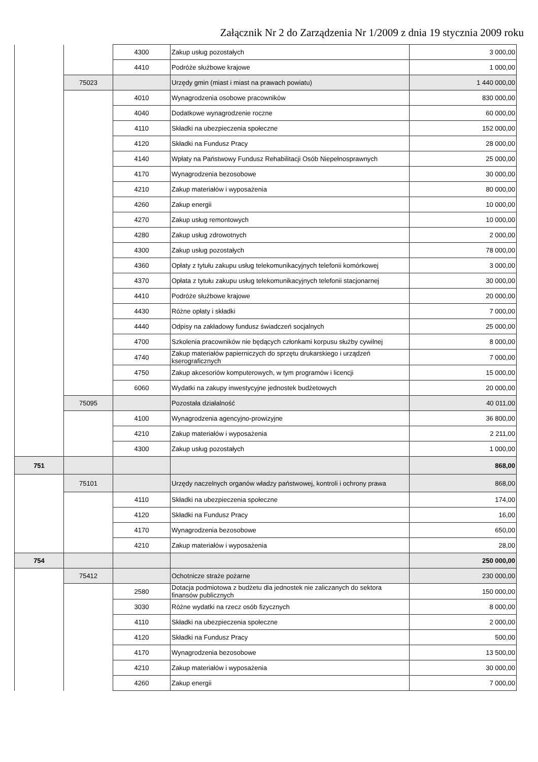Załącznik Nr 2 do Zarządzenia Nr 1/2009 z dnia 19 stycznia 2009 roku
| | | 4300 | Zakup usług pozostałych | 3 000,00 |
| | | 4410 | Podróże służbowe krajowe | 1 000,00 |
| | 75023 | | Urzędy gmin (miast i miast na prawach powiatu) | 1 440 000,00 |
| | | 4010 | Wynagrodzenia osobowe pracowników | 830 000,00 |
| | | 4040 | Dodatkowe wynagrodzenie roczne | 60 000,00 |
| | | 4110 | Składki na ubezpieczenia społeczne | 152 000,00 |
| | | 4120 | Składki na Fundusz Pracy | 28 000,00 |
| | | 4140 | Wpłaty na Państwowy Fundusz Rehabilitacji Osób Niepełnosprawnych | 25 000,00 |
| | | 4170 | Wynagrodzenia bezosobowe | 30 000,00 |
| | | 4210 | Zakup materiałów i wyposażenia | 80 000,00 |
| | | 4260 | Zakup energii | 10 000,00 |
| | | 4270 | Zakup usług remontowych | 10 000,00 |
| | | 4280 | Zakup usług zdrowotnych | 2 000,00 |
| | | 4300 | Zakup usług pozostałych | 78 000,00 |
| | | 4360 | Opłaty z tytułu zakupu usług telekomunikacyjnych telefonii komórkowej | 3 000,00 |
| | | 4370 | Opłata z tytułu zakupu usług telekomunikacyjnych telefonii stacjonarnej | 30 000,00 |
| | | 4410 | Podróże służbowe krajowe | 20 000,00 |
| | | 4430 | Różne opłaty i składki | 7 000,00 |
| | | 4440 | Odpisy na zakładowy fundusz świadczeń socjalnych | 25 000,00 |
| | | 4700 | Szkolenia pracowników nie będących członkami korpusu służby cywilnej | 8 000,00 |
| | | 4740 | Zakup materiałów papierniczych do sprzętu drukarskiego i urządzeń kserograficznych | 7 000,00 |
| | | 4750 | Zakup akcesoriów komputerowych, w tym programów i licencji | 15 000,00 |
| | | 6060 | Wydatki na zakupy inwestycyjne jednostek budżetowych | 20 000,00 |
| | 75095 | | Pozostała działalność | 40 011,00 |
| | | 4100 | Wynagrodzenia agencyjno-prowizyjne | 36 800,00 |
| | | 4210 | Zakup materiałów i wyposażenia | 2 211,00 |
| | | 4300 | Zakup usług pozostałych | 1 000,00 |
| 751 | | | | 868,00 |
| | 75101 | | Urzędy naczelnych organów władzy państwowej, kontroli i ochrony prawa | 868,00 |
| | | 4110 | Składki na ubezpieczenia społeczne | 174,00 |
| | | 4120 | Składki na Fundusz Pracy | 16,00 |
| | | 4170 | Wynagrodzenia bezosobowe | 650,00 |
| | | 4210 | Zakup materiałów i wyposażenia | 28,00 |
| 754 | | | | 250 000,00 |
| | 75412 | | Ochotnicze straże pożarne | 230 000,00 |
| | | 2580 | Dotacja podmiotowa z budżetu dla jednostek nie zaliczanych do sektora finansów publicznych | 150 000,00 |
| | | 3030 | Różne wydatki na rzecz osób fizycznych | 8 000,00 |
| | | 4110 | Składki na ubezpieczenia społeczne | 2 000,00 |
| | | 4120 | Składki na Fundusz Pracy | 500,00 |
| | | 4170 | Wynagrodzenia bezosobowe | 13 500,00 |
| | | 4210 | Zakup materiałów i wyposażenia | 30 000,00 |
| | | 4260 | Zakup energii | 7 000,00 |